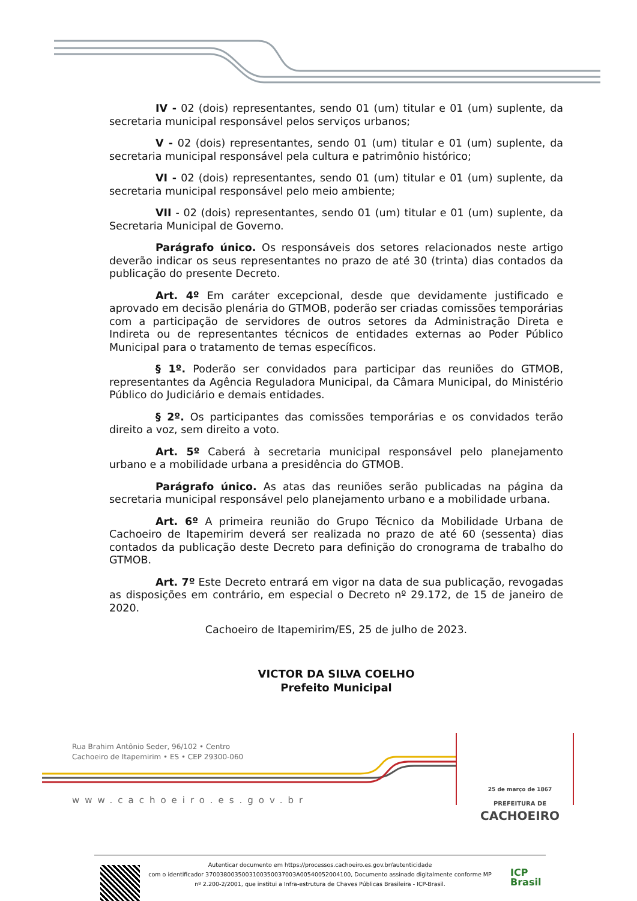IV - 02 (dois) representantes, sendo 01 (um) titular e 01 (um) suplente, da secretaria municipal responsável pelos serviços urbanos;
V - 02 (dois) representantes, sendo 01 (um) titular e 01 (um) suplente, da secretaria municipal responsável pela cultura e patrimônio histórico;
VI - 02 (dois) representantes, sendo 01 (um) titular e 01 (um) suplente, da secretaria municipal responsável pelo meio ambiente;
VII - 02 (dois) representantes, sendo 01 (um) titular e 01 (um) suplente, da Secretaria Municipal de Governo.
Parágrafo único. Os responsáveis dos setores relacionados neste artigo deverão indicar os seus representantes no prazo de até 30 (trinta) dias contados da publicação do presente Decreto.
Art. 4º Em caráter excepcional, desde que devidamente justificado e aprovado em decisão plenária do GTMOB, poderão ser criadas comissões temporárias com a participação de servidores de outros setores da Administração Direta e Indireta ou de representantes técnicos de entidades externas ao Poder Público Municipal para o tratamento de temas específicos.
§ 1º. Poderão ser convidados para participar das reuniões do GTMOB, representantes da Agência Reguladora Municipal, da Câmara Municipal, do Ministério Público do Judiciário e demais entidades.
§ 2º. Os participantes das comissões temporárias e os convidados terão direito a voz, sem direito a voto.
Art. 5º Caberá à secretaria municipal responsável pelo planejamento urbano e a mobilidade urbana a presidência do GTMOB.
Parágrafo único. As atas das reuniões serão publicadas na página da secretaria municipal responsável pelo planejamento urbano e a mobilidade urbana.
Art. 6º A primeira reunião do Grupo Técnico da Mobilidade Urbana de Cachoeiro de Itapemirim deverá ser realizada no prazo de até 60 (sessenta) dias contados da publicação deste Decreto para definição do cronograma de trabalho do GTMOB.
Art. 7º Este Decreto entrará em vigor na data de sua publicação, revogadas as disposições em contrário, em especial o Decreto nº 29.172, de 15 de janeiro de 2020.
Cachoeiro de Itapemirim/ES, 25 de julho de 2023.
VICTOR DA SILVA COELHO
Prefeito Municipal
Rua Brahim Antônio Seder, 96/102 • Centro
Cachoeiro de Itapemirim • ES • CEP 29300-060
www.cachoeiro.es.gov.br
25 de março de 1867
PREFEITURA DE
CACHOEIRO
Autenticar documento em https://processos.cachoeiro.es.gov.br/autenticidade
com o identificador 3700380035003100350037003A00540052004100, Documento assinado digitalmente conforme MP
nº 2.200-2/2001, que institui a Infra-estrutura de Chaves Públicas Brasileira - ICP-Brasil.
ICP
Brasil